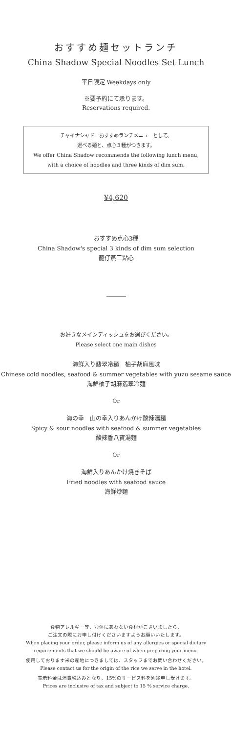おすすめ麺セットランチ
China Shadow Special Noodles Set Lunch
平日限定 Weekdays only
※要予約にて承ります。
Reservations required.
チャイナシャドーおすすめランチメニューとして、
選べる麺と、点心３種がつきます。
We offer China Shadow recommends the following lunch menu,
with a choice of noodles and three kinds of dim sum.
¥4,620
おすすめ点心3種
China Shadow's special 3 kinds of dim sum selection
籠仔蒸三點心
お好きなメインディッシュをお選びください。
Please select one main dishes
海鮮入り翡翠冷麺　柚子胡麻風味
Chinese cold noodles, seafood & summer vegetables with yuzu sesame sauce
海鮮柚子胡麻翡翠冷麺
Or
海の幸　山の幸入りあんかけ酸辣湯麺
Spicy & sour noodles with seafood & summer vegetables
酸辣香八寶湯麵
Or
海鮮入りあんかけ焼きそば
Fried noodles with seafood sauce
海鮮炒麵
食物アレルギー等、お体にあわない食材がございましたら、
ご注文の際にお申し付けくださいますようお願いいたします。
When placing your order, please inform us of any allergies or special dietary
requirements that we should be aware of when preparing your menu.
使用しております米の産地につきましては、スタッフまでお問い合わせください。
Please contact us for the origin of the rice we serve in the hotel.
表示料金は消費税込みとなり、15%のサービス料を別途申し受けます。
Prices are inclusive of tax and subject to 15 % service charge.